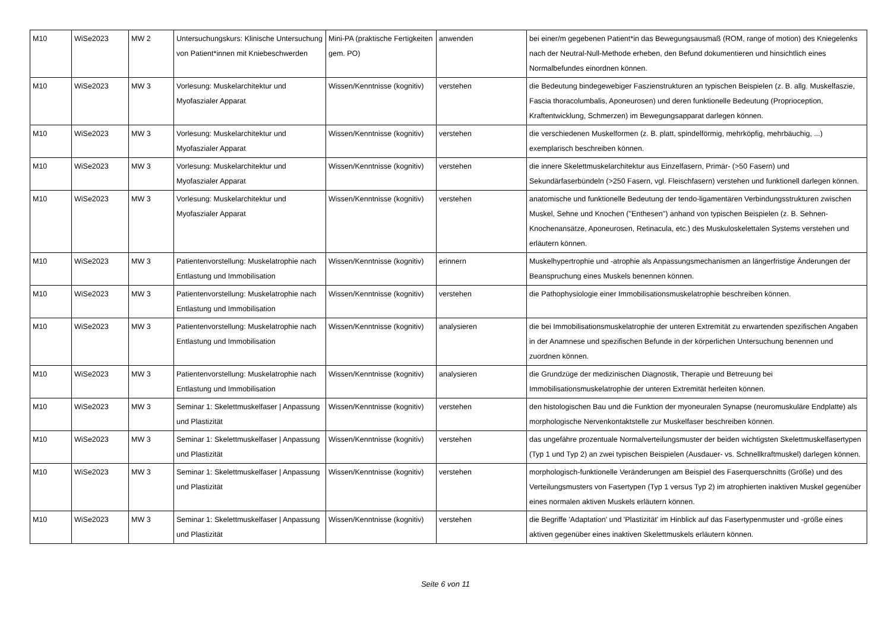| M10 | WiSe2023 | MW 2 | Untersuchungskurs: Klinische Untersuchung von Patient*innen mit Kniebeschwerden | Mini-PA (praktische Fertigkeiten gem. PO) | anwenden | bei einer/m gegebenen Patient*in das Bewegungsausmaß (ROM, range of motion) des Kniegelenks nach der Neutral-Null-Methode erheben, den Befund dokumentieren und hinsichtlich eines Normalbefundes einordnen können. |
| M10 | WiSe2023 | MW 3 | Vorlesung: Muskelarchitektur und Myofaszialer Apparat | Wissen/Kenntnisse (kognitiv) | verstehen | die Bedeutung bindegewebiger Faszienstrukturen an typischen Beispielen (z. B. allg. Muskelfaszie, Fascia thoracolumbalis, Aponeurosen) und deren funktionelle Bedeutung (Proprioception, Kraftentwicklung, Schmerzen) im Bewegungsapparat darlegen können. |
| M10 | WiSe2023 | MW 3 | Vorlesung: Muskelarchitektur und Myofaszialer Apparat | Wissen/Kenntnisse (kognitiv) | verstehen | die verschiedenen Muskelformen (z. B. platt, spindelförmig, mehrköpfig, mehrbäuchig, ...) exemplarisch beschreiben können. |
| M10 | WiSe2023 | MW 3 | Vorlesung: Muskelarchitektur und Myofaszialer Apparat | Wissen/Kenntnisse (kognitiv) | verstehen | die innere Skelettmuskelarchitektur aus Einzelfasern, Primär- (>50 Fasern) und Sekundärfaserbündeln (>250 Fasern, vgl. Fleischfasern) verstehen und funktionell darlegen können. |
| M10 | WiSe2023 | MW 3 | Vorlesung: Muskelarchitektur und Myofaszialer Apparat | Wissen/Kenntnisse (kognitiv) | verstehen | anatomische und funktionelle Bedeutung der tendo-ligamentären Verbindungsstrukturen zwischen Muskel, Sehne und Knochen ("Enthesen") anhand von typischen Beispielen (z. B. Sehnen-Knochenansätze, Aponeurosen, Retinacula, etc.) des Muskuloskelettalen Systems verstehen und erläutern können. |
| M10 | WiSe2023 | MW 3 | Patientenvorstellung: Muskelatrophie nach Entlastung und Immobilisation | Wissen/Kenntnisse (kognitiv) | erinnern | Muskelhypertrophie und -atrophie als Anpassungsmechanismen an längerfristige Änderungen der Beanspruchung eines Muskels benennen können. |
| M10 | WiSe2023 | MW 3 | Patientenvorstellung: Muskelatrophie nach Entlastung und Immobilisation | Wissen/Kenntnisse (kognitiv) | verstehen | die Pathophysiologie einer Immobilisationsmuskelatrophie beschreiben können. |
| M10 | WiSe2023 | MW 3 | Patientenvorstellung: Muskelatrophie nach Entlastung und Immobilisation | Wissen/Kenntnisse (kognitiv) | analysieren | die bei Immobilisationsmuskelatrophie der unteren Extremität zu erwartenden spezifischen Angaben in der Anamnese und spezifischen Befunde in der körperlichen Untersuchung benennen und zuordnen können. |
| M10 | WiSe2023 | MW 3 | Patientenvorstellung: Muskelatrophie nach Entlastung und Immobilisation | Wissen/Kenntnisse (kognitiv) | analysieren | die Grundzüge der medizinischen Diagnostik, Therapie und Betreuung bei Immobilisationsmuskelatrophie der unteren Extremität herleiten können. |
| M10 | WiSe2023 | MW 3 | Seminar 1: Skelettmuskelfaser / Anpassung und Plastizität | Wissen/Kenntnisse (kognitiv) | verstehen | den histologischen Bau und die Funktion der myoneuralen Synapse (neuromuskuläre Endplatte) als morphologische Nervenkontaktstelle zur Muskelfaser beschreiben können. |
| M10 | WiSe2023 | MW 3 | Seminar 1: Skelettmuskelfaser / Anpassung und Plastizität | Wissen/Kenntnisse (kognitiv) | verstehen | das ungefähre prozentuale Normalverteilungsmuster der beiden wichtigsten Skelettmuskelfasertypen (Typ 1 und Typ 2) an zwei typischen Beispielen (Ausdauer- vs. Schnellkraftmuskel) darlegen können. |
| M10 | WiSe2023 | MW 3 | Seminar 1: Skelettmuskelfaser / Anpassung und Plastizität | Wissen/Kenntnisse (kognitiv) | verstehen | morphologisch-funktionelle Veränderungen am Beispiel des Faserquerschnitts (Größe) und des Verteilungsmusters von Fasertypen (Typ 1 versus Typ 2) im atrophierten inaktiven Muskel gegenüber eines normalen aktiven Muskels erläutern können. |
| M10 | WiSe2023 | MW 3 | Seminar 1: Skelettmuskelfaser / Anpassung und Plastizität | Wissen/Kenntnisse (kognitiv) | verstehen | die Begriffe 'Adaptation' und 'Plastizität' im Hinblick auf das Fasertypenmuster und -größe eines aktiven gegenüber eines inaktiven Skelettmuskels erläutern können. |
Seite 6 von 11